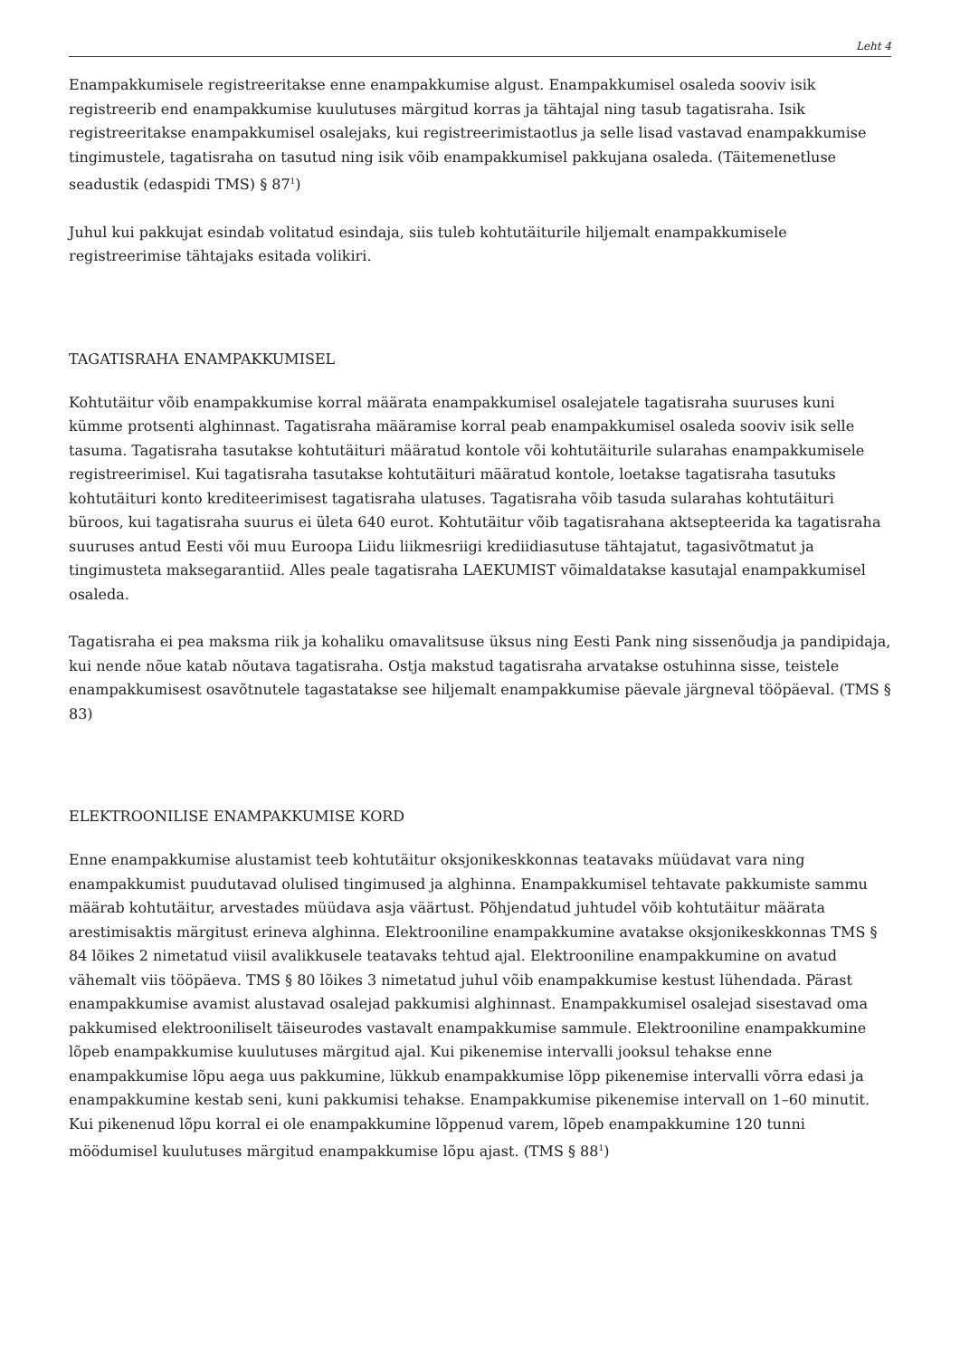Leht 4
Enampakkumisele registreeritakse enne enampakkumise algust. Enampakkumisel osaleda sooviv isik registreerib end enampakkumise kuulutuses märgitud korras ja tähtajal ning tasub tagatisraha. Isik registreeritakse enampakkumisel osalejaks, kui registreerimistaotlus ja selle lisad vastavad enampakkumise tingimustele, tagatisraha on tasutud ning isik võib enampakkumisel pakkujana osaleda. (Täitemenetluse seadustik (edaspidi TMS) § 87<sup>1</sup>)
Juhul kui pakkujat esindab volitatud esindaja, siis tuleb kohtutäiturile hiljemalt enampakkumisele registreerimise tähtajaks esitada volikiri.
TAGATISRAHA ENAMPAKKUMISEL
Kohtutäitur võib enampakkumise korral määrata enampakkumisel osalejatele tagatisraha suuruses kuni kümme protsenti alghinnast. Tagatisraha määramise korral peab enampakkumisel osaleda sooviv isik selle tasuma. Tagatisraha tasutakse kohtutäituri määratud kontole või kohtutäiturile sularahas enampakkumisele registreerimisel. Kui tagatisraha tasutakse kohtutäituri määratud kontole, loetakse tagatisraha tasutuks kohtutäituri konto krediteerimisest tagatisraha ulatuses. Tagatisraha võib tasuda sularahas kohtutäituri büroos, kui tagatisraha suurus ei ületa 640 eurot. Kohtutäitur võib tagatisrahana aktsepteerida ka tagatisraha suuruses antud Eesti või muu Euroopa Liidu liikmesriigi krediidiasutuse tähtajatut, tagasivõtmatut ja tingimusteta maksegarantiid. Alles peale tagatisraha LAEKUMIST võimaldatakse kasutajal enampakkumisel osaleda.
Tagatisraha ei pea maksma riik ja kohaliku omavalitsuse üksus ning Eesti Pank ning sissenõudja ja pandipidaja, kui nende nõue katab nõutava tagatisraha. Ostja makstud tagatisraha arvatakse ostuhinna sisse, teistele enampakkumisest osavõtnutele tagastatakse see hiljemalt enampakkumise päevale järgneval tööpäeval. (TMS § 83)
ELEKTROONILISE ENAMPAKKUMISE KORD
Enne enampakkumise alustamist teeb kohtutäitur oksjonikeskkonnas teatavaks müüdavat vara ning enampakkumist puudutavad olulised tingimused ja alghinna. Enampakkumisel tehtavate pakkumiste sammu määrab kohtutäitur, arvestades müüdava asja väärtust. Põhjendatud juhtudel võib kohtutäitur määrata arestimisaktis märgitust erineva alghinna. Elektrooniline enampakkumine avatakse oksjonikeskkonnas TMS § 84 lõikes 2 nimetatud viisil avalikkusele teatavaks tehtud ajal. Elektrooniline enampakkumine on avatud vähemalt viis tööpäeva. TMS § 80 lõikes 3 nimetatud juhul võib enampakkumise kestust lühendada. Pärast enampakkumise avamist alustavad osalejad pakkumisi alghinnast. Enampakkumisel osalejad sisestavad oma pakkumised elektrooniliselt täiseurodes vastavalt enampakkumise sammule. Elektrooniline enampakkumine lõpeb enampakkumise kuulutuses märgitud ajal. Kui pikenemise intervalli jooksul tehakse enne enampakkumise lõpu aega uus pakkumine, lükkub enampakkumise lõpp pikenemise intervalli võrra edasi ja enampakkumine kestab seni, kuni pakkumisi tehakse. Enampakkumise pikenemise intervall on 1–60 minutit. Kui pikenenud lõpu korral ei ole enampakkumine lõppenud varem, lõpeb enampakkumine 120 tunni möödumisel kuulutuses märgitud enampakkumise lõpu ajast. (TMS § 88<sup>1</sup>)